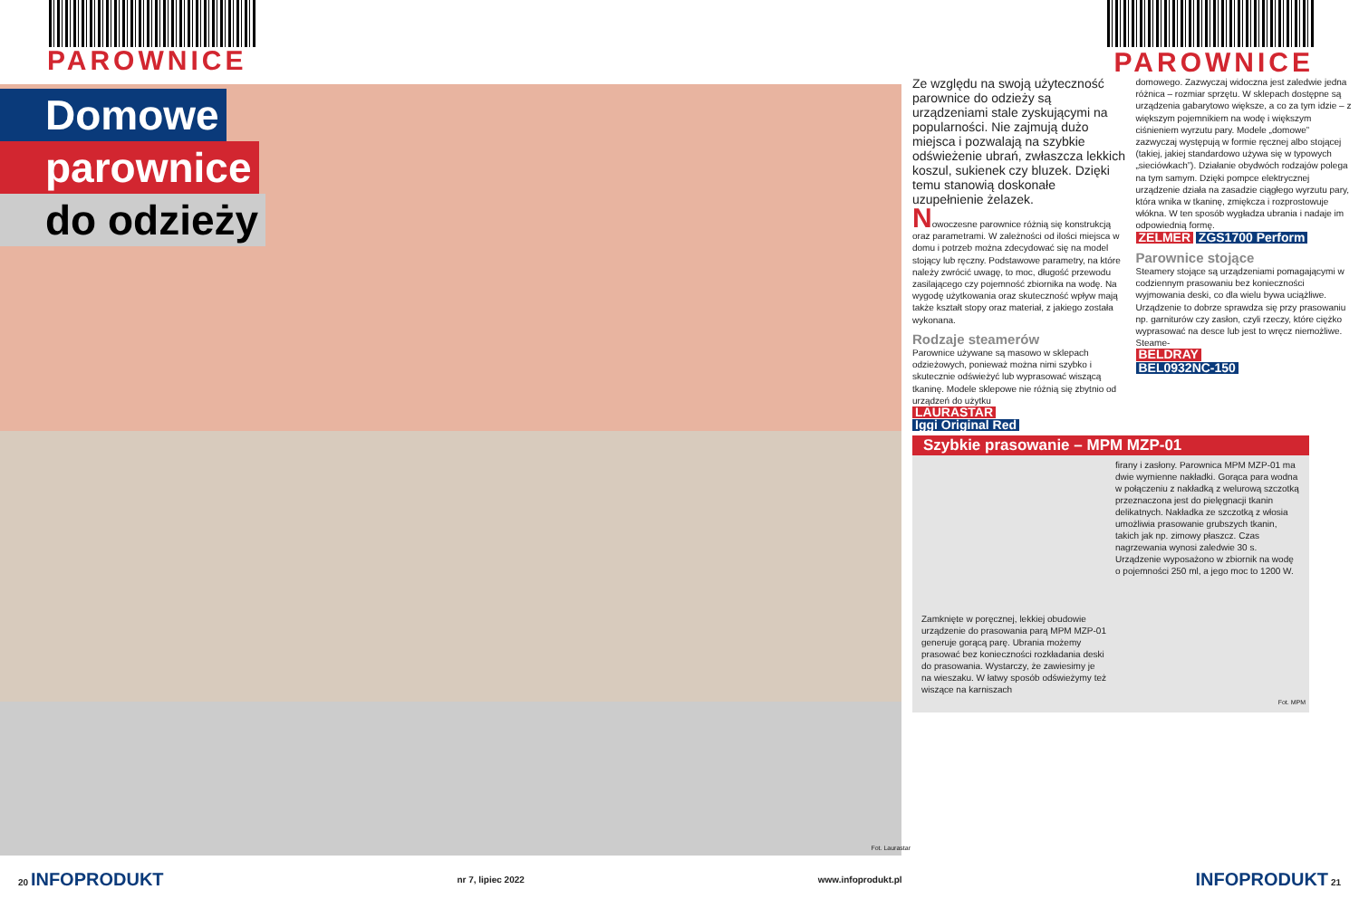PAROWNICE
Domowe
parownice
do odzieży
Fot. Laurastar
PAROWNICE
Ze względu na swoją użyteczność parownice do odzieży są urządzeniami stale zyskującymi na popularności. Nie zajmują dużo miejsca i pozwalają na szybkie odświeżenie ubrań, zwłaszcza lekkich koszul, sukienek czy bluzek. Dzięki temu stanowią doskonałe uzupełnienie żelazek.
Nowoczesne parownice różnią się konstrukcją oraz parametrami. W zależności od ilości miejsca w domu i potrzeb można zdecydować się na model stojący lub ręczny. Podstawowe parametry, na które należy zwrócić uwagę, to moc, długość przewodu zasilającego czy pojemność zbiornika na wodę. Na wygodę użytkowania oraz skuteczność wpływ mają także kształt stopy oraz materiał, z jakiego została wykonana.
Rodzaje steamerów
Parownice używane są masowo w sklepach odzieżowych, ponieważ można nimi szybko i skutecznie odświeżyć lub wyprasować wiszącą tkaninę. Modele sklepowe nie różnią się zbytnio od urządzeń do użytku
LAURASTAR
Iggi Original Red
domowego. Zazwyczaj widoczna jest zaledwie jedna różnica – rozmiar sprzętu. W sklepach dostępne są urządzenia gabarytowo większe, a co za tym idzie – z większym pojemnikiem na wodę i większym ciśnieniem wyrzutu pary. Modele „domowe” zazwyczaj występują w formie ręcznej albo stojącej (takiej, jakiej standardowo używa się w typowych „sieciówkach”). Działanie obydwóch rodzajów polega na tym samym. Dzięki pompce elektrycznej urządzenie działa na zasadzie ciągłego wyrzutu pary, która wnika w tkaninę, zmiękcza i rozprostowuje włókna. W ten sposób wygładza ubrania i nadaje im odpowiednią formę.
ZELMER ZGS1700 Perform
Parownice stojące
Steamery stojące są urządzeniami pomagającymi w codziennym prasowaniu bez konieczności wyjmowania deski, co dla wielu bywa uciążliwe. Urządzenie to dobrze sprawdza się przy prasowaniu np. garniturów czy zasłon, czyli rzeczy, które ciężko wyprasować na desce lub jest to wręcz niemożliwe. Steame-
BELDRAY
BEL0932NC-150
Szybkie prasowanie – MPM MZP-01
Zamknięte w poręcznej, lekkiej obudowie urządzenie do prasowania parą MPM MZP-01 generuje gorącą parę. Ubrania możemy prasować bez konieczności rozkładania deski do prasowania. Wystarczy, że zawiesimy je na wieszaku. W łatwy sposób odświeżymy też wiszące na karniszach
firany i zasłony. Parownica MPM MZP-01 ma dwie wymienne nakładki. Gorąca para wodna w połączeniu z nakładką z welurową szczotką przeznaczona jest do pielęgnacji tkanin delikatnych. Nakładka ze szczotką z włosia umożliwia prasowanie grubszych tkanin, takich jak np. zimowy płaszcz. Czas nagrzewania wynosi zaledwie 30 s. Urządzenie wyposażono w zbiornik na wodę o pojemności 250 ml, a jego moc to 1200 W.
Fot. MPM
20 INFOPRODUKT nr 7, lipiec 2022 www.infoprodukt.pl INFOPRODUKT 21